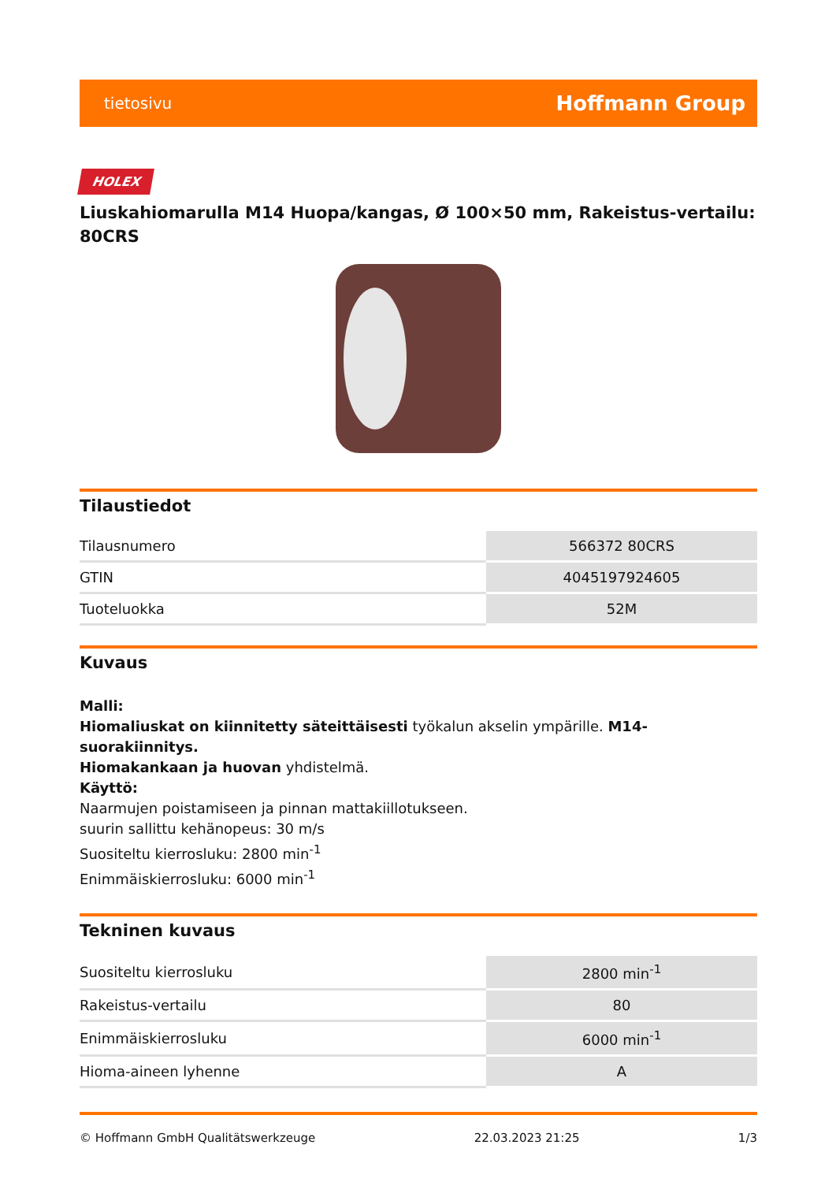tietosivu Hoffmann Group
HOLEX
Liuskahiomarulla M14 Huopa/kangas, Ø 100×50 mm, Rakeistus-vertailu: 80CRS
Tilaustiedot
| Tilausnumero | 566372 80CRS |
| GTIN | 4045197924605 |
| Tuoteluokka | 52M |
Kuvaus
Malli:
Hiomaliuskat on kiinnitetty säteittäisesti työkalun akselin ympärille. M14-suorakiinnitys.
Hiomakankaan ja huovan yhdistelmä.
Käyttö:
Naarmujen poistamiseen ja pinnan mattakiillotukseen.
suurin sallittu kehänopeus: 30 m/s
Suositeltu kierrosluku: 2800 min<sup>-1</sup>
Enimmäiskierrosluku: 6000 min<sup>-1</sup>
Tekninen kuvaus
| Suositeltu kierrosluku | 2800 min<sup>-1</sup> |
| Rakeistus-vertailu | 80 |
| Enimmäiskierrosluku | 6000 min<sup>-1</sup> |
| Hioma-aineen lyhenne | A |
© Hoffmann GmbH Qualitätswerkzeuge 22.03.2023 21:25 1/3